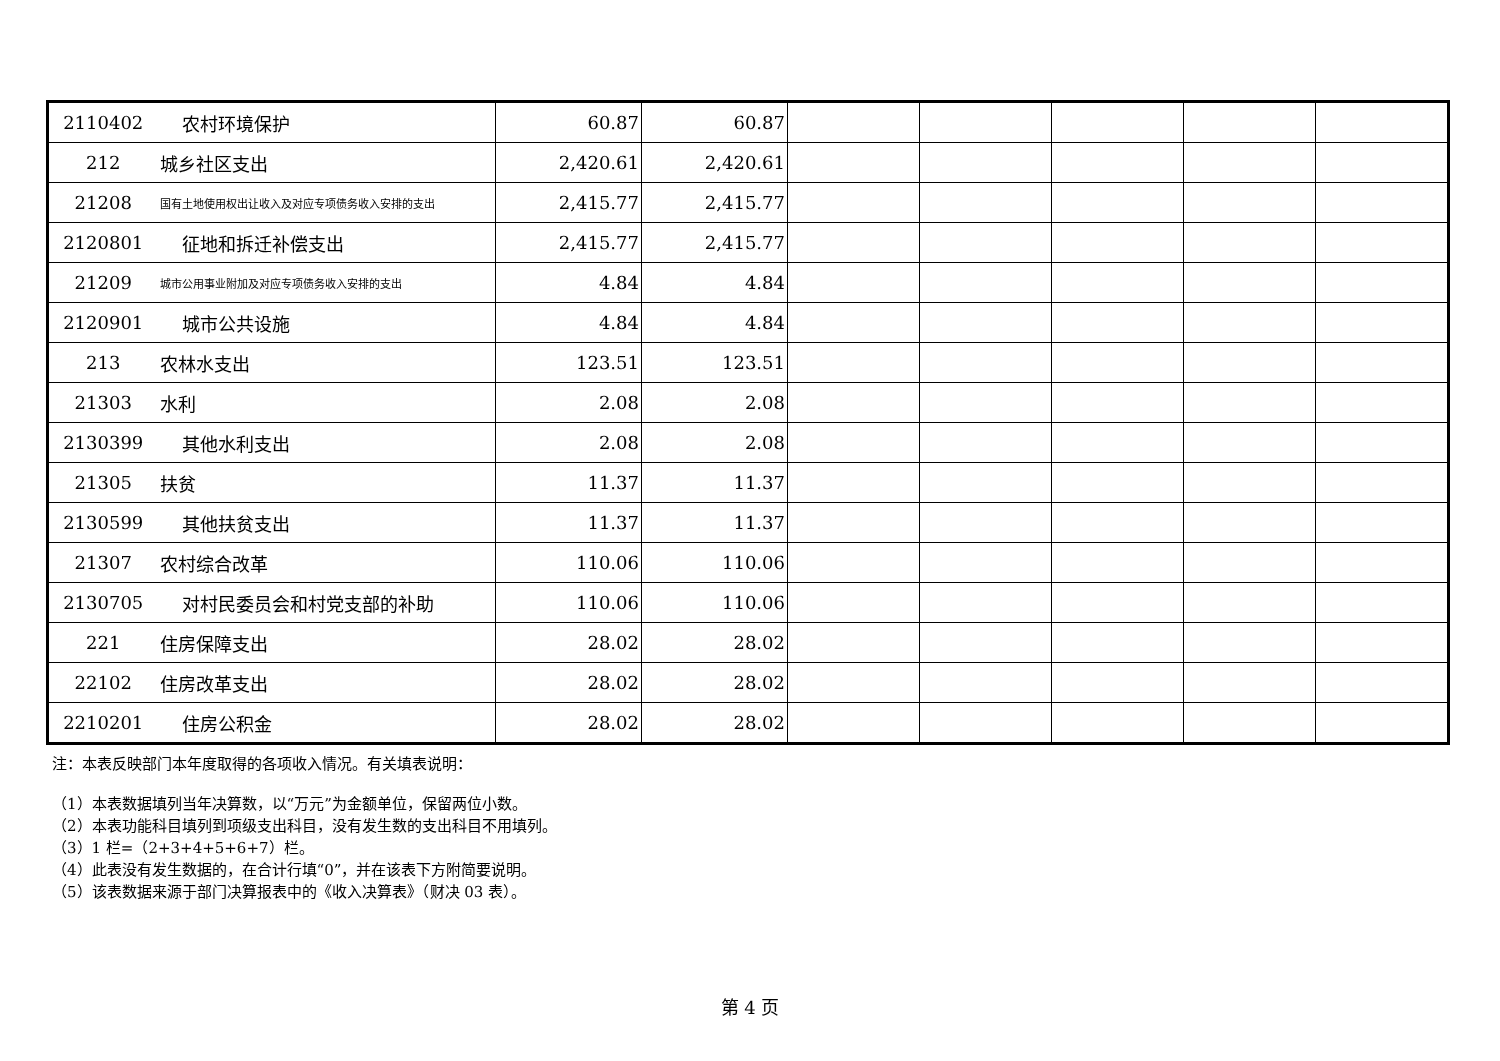| 2110402 | 农村环境保护 | 60.87 | 60.87 | | | | | |
| 212 | 城乡社区支出 | 2,420.61 | 2,420.61 | | | | | |
| 21208 | 国有土地使用权出让收入及对应专项债务收入安排的支出 | 2,415.77 | 2,415.77 | | | | | |
| 2120801 | 征地和拆迁补偿支出 | 2,415.77 | 2,415.77 | | | | | |
| 21209 | 城市公用事业附加及对应专项债务收入安排的支出 | 4.84 | 4.84 | | | | | |
| 2120901 | 城市公共设施 | 4.84 | 4.84 | | | | | |
| 213 | 农林水支出 | 123.51 | 123.51 | | | | | |
| 21303 | 水利 | 2.08 | 2.08 | | | | | |
| 2130399 | 其他水利支出 | 2.08 | 2.08 | | | | | |
| 21305 | 扶贫 | 11.37 | 11.37 | | | | | |
| 2130599 | 其他扶贫支出 | 11.37 | 11.37 | | | | | |
| 21307 | 农村综合改革 | 110.06 | 110.06 | | | | | |
| 2130705 | 对村民委员会和村党支部的补助 | 110.06 | 110.06 | | | | | |
| 221 | 住房保障支出 | 28.02 | 28.02 | | | | | |
| 22102 | 住房改革支出 | 28.02 | 28.02 | | | | | |
| 2210201 | 住房公积金 | 28.02 | 28.02 | | | | | |
注：本表反映部门本年度取得的各项收入情况。有关填表说明：
（1）本表数据填列当年决算数，以“万元”为金额单位，保留两位小数。
（2）本表功能科目填列到项级支出科目，没有发生数的支出科目不用填列。
（3）1 栏=（2+3+4+5+6+7）栏。
（4）此表没有发生数据的，在合计行填“0”，并在该表下方附简要说明。
（5）该表数据来源于部门决算报表中的《收入决算表》（财决 03 表）。
第 4 页